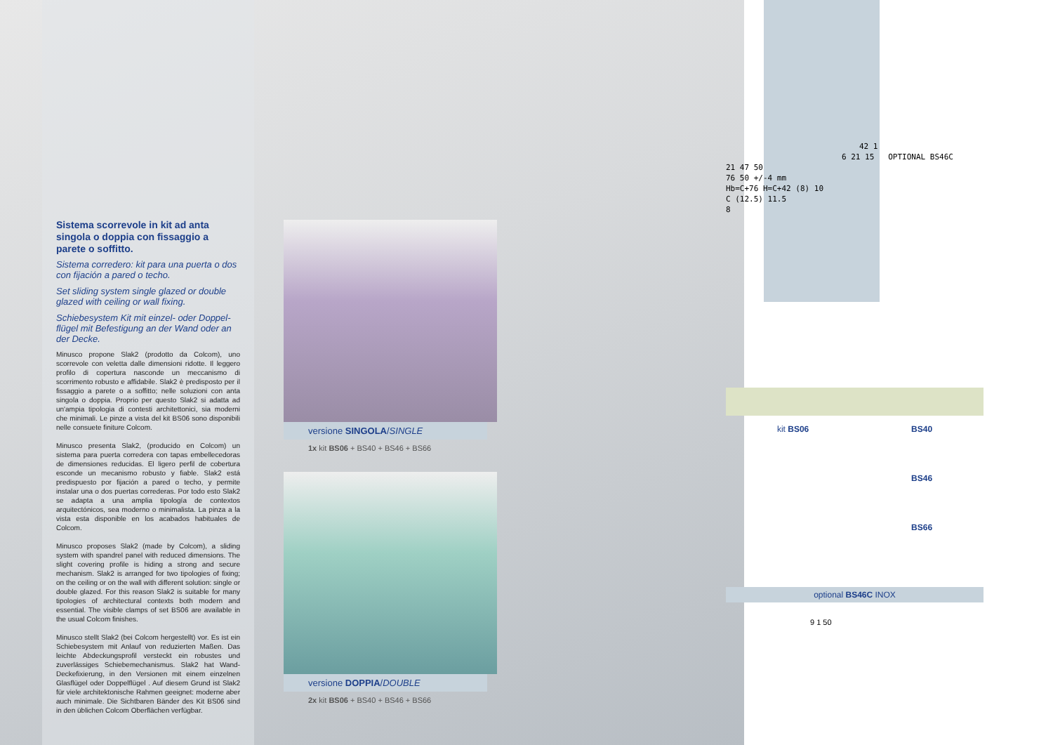Sistema scorrevole in kit ad anta singola o doppia con fissaggio a parete o soffitto.
Sistema corredero: kit para una puerta o dos con fijación a pared o techo.
Set sliding system single glazed or double glazed with ceiling or wall fixing.
Schiebesystem Kit mit einzel- oder Doppel-flügel mit Befestigung an der Wand oder an der Decke.
Minusco propone Slak2 (prodotto da Colcom), uno scorrevole con veletta dalle dimensioni ridotte. Il leggero profilo di copertura nasconde un meccanismo di scorrimento robusto e affidabile. Slak2 è predisposto per il fissaggio a parete o a soffitto; nelle soluzioni con anta singola o doppia. Proprio per questo Slak2 si adatta ad un'ampia tipologia di contesti architettonici, sia moderni che minimali. Le pinze a vista del kit BS06 sono disponibili nelle consuete finiture Colcom.
Minusco presenta Slak2, (producido en Colcom) un sistema para puerta corredera con tapas embellecedoras de dimensiones reducidas. El ligero perfil de cobertura esconde un mecanismo robusto y fiable. Slak2 está predispuesto por fijación a pared o techo, y permite instalar una o dos puertas correderas. Por todo esto Slak2 se adapta a una amplia tipología de contextos arquitectónicos, sea moderno o minimalista. La pinza a la vista esta disponible en los acabados habituales de Colcom.
Minusco proposes Slak2 (made by Colcom), a sliding system with spandrel panel with reduced dimensions. The slight covering profile is hiding a strong and secure mechanism. Slak2 is arranged for two tipologies of fixing; on the ceiling or on the wall with different solution: single or double glazed. For this reason Slak2 is suitable for many tipologies of architectural contexts both modern and essential. The visible clamps of set BS06 are available in the usual Colcom finishes.
Minusco stellt Slak2 (bei Colcom hergestellt) vor. Es ist ein Schiebesystem mit Anlauf von reduzierten Maßen. Das leichte Abdeckungsprofil versteckt ein robustes und zuverlässiges Schiebemechanismus. Slak2 hat Wand- Deckefixierung, in den Versionen mit einem einzelnen Glasflügel oder Doppelflügel . Auf diesem Grund ist Slak2 für viele architektonische Rahmen geeignet: moderne aber auch minimale. Die Sichtbaren Bänder des Kit BS06 sind in den üblichen Colcom Oberflächen verfügbar.
versione SINGOLA/SINGLE
1x kit BS06 + BS40 + BS46 + BS66
versione DOPPIA/DOUBLE
2x kit BS06 + BS40 + BS46 + BS66
42 1
6 21 15 OPTIONAL BS46C
21 47 50
76 50 +/-4 mm
Hb=C+76 H=C+42 (8) 10
C (12.5) 11.5
8
kit BS06 BS40
BS46
BS66
optional BS46C INOX
9 1 50